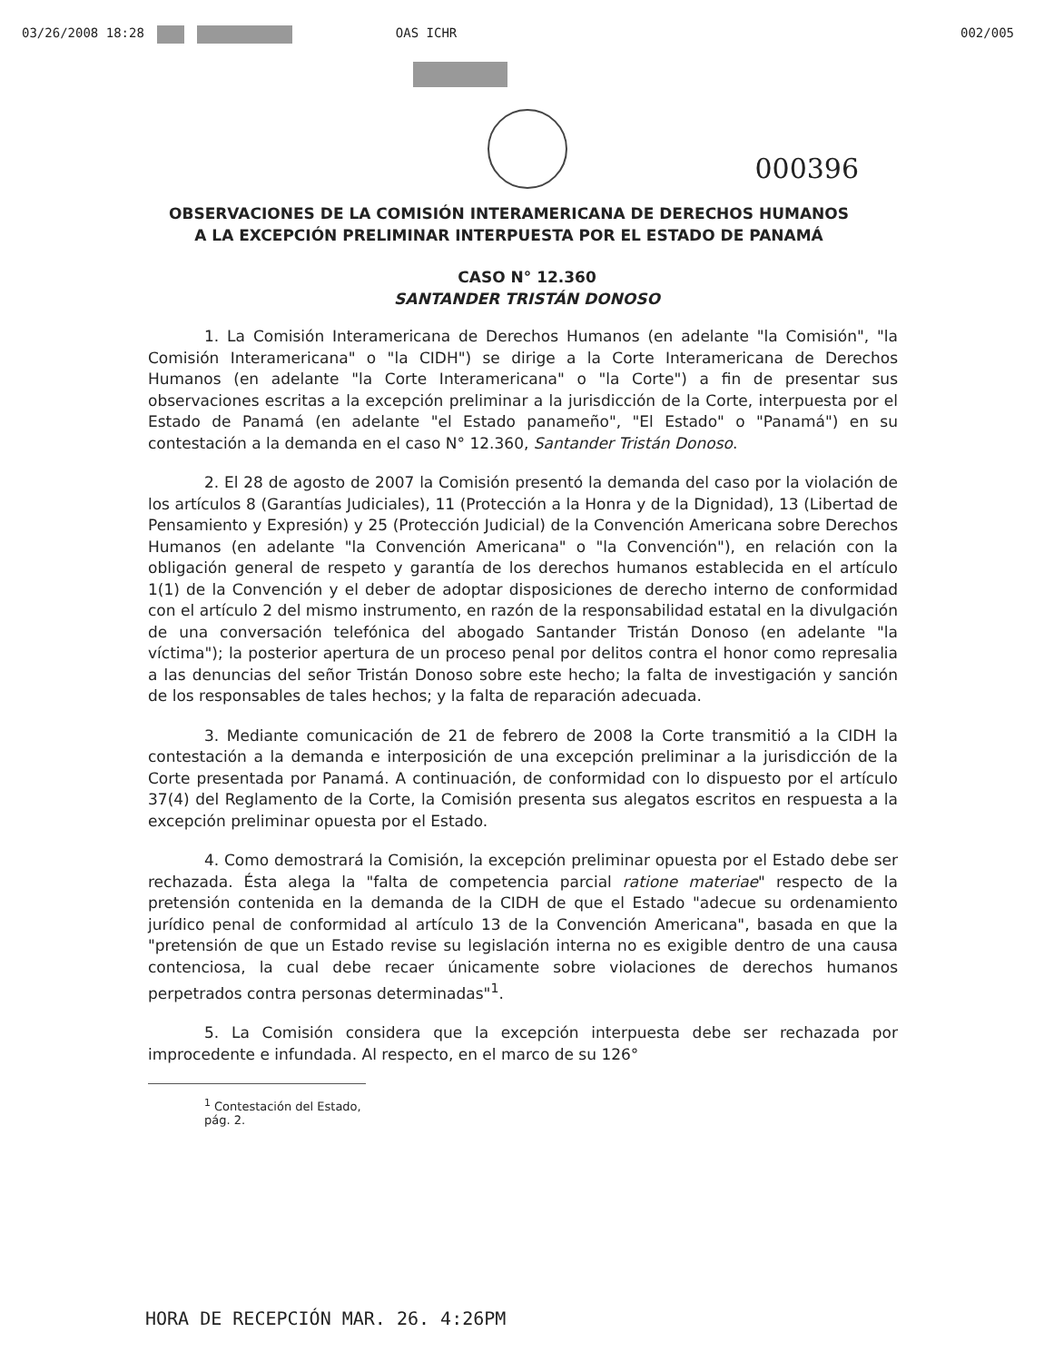03/26/2008 18:28 OAS ICHR 002/005
000396
OBSERVACIONES DE LA COMISIÓN INTERAMERICANA DE DERECHOS HUMANOS
A LA EXCEPCIÓN PRELIMINAR INTERPUESTA POR EL ESTADO DE PANAMÁ
CASO N° 12.360
SANTANDER TRISTÁN DONOSO
1. La Comisión Interamericana de Derechos Humanos (en adelante "la Comisión", "la Comisión Interamericana" o "la CIDH") se dirige a la Corte Interamericana de Derechos Humanos (en adelante "la Corte Interamericana" o "la Corte") a fin de presentar sus observaciones escritas a la excepción preliminar a la jurisdicción de la Corte, interpuesta por el Estado de Panamá (en adelante "el Estado panameño", "El Estado" o "Panamá") en su contestación a la demanda en el caso N° 12.360, Santander Tristán Donoso.
2. El 28 de agosto de 2007 la Comisión presentó la demanda del caso por la violación de los artículos 8 (Garantías Judiciales), 11 (Protección a la Honra y de la Dignidad), 13 (Libertad de Pensamiento y Expresión) y 25 (Protección Judicial) de la Convención Americana sobre Derechos Humanos (en adelante "la Convención Americana" o "la Convención"), en relación con la obligación general de respeto y garantía de los derechos humanos establecida en el artículo 1(1) de la Convención y el deber de adoptar disposiciones de derecho interno de conformidad con el artículo 2 del mismo instrumento, en razón de la responsabilidad estatal en la divulgación de una conversación telefónica del abogado Santander Tristán Donoso (en adelante "la víctima"); la posterior apertura de un proceso penal por delitos contra el honor como represalia a las denuncias del señor Tristán Donoso sobre este hecho; la falta de investigación y sanción de los responsables de tales hechos; y la falta de reparación adecuada.
3. Mediante comunicación de 21 de febrero de 2008 la Corte transmitió a la CIDH la contestación a la demanda e interposición de una excepción preliminar a la jurisdicción de la Corte presentada por Panamá. A continuación, de conformidad con lo dispuesto por el artículo 37(4) del Reglamento de la Corte, la Comisión presenta sus alegatos escritos en respuesta a la excepción preliminar opuesta por el Estado.
4. Como demostrará la Comisión, la excepción preliminar opuesta por el Estado debe ser rechazada. Ésta alega la "falta de competencia parcial ratione materiae" respecto de la pretensión contenida en la demanda de la CIDH de que el Estado "adecue su ordenamiento jurídico penal de conformidad al artículo 13 de la Convención Americana", basada en que la "pretensión de que un Estado revise su legislación interna no es exigible dentro de una causa contenciosa, la cual debe recaer únicamente sobre violaciones de derechos humanos perpetrados contra personas determinadas"<sup>1</sup>.
5. La Comisión considera que la excepción interpuesta debe ser rechazada por improcedente e infundada. Al respecto, en el marco de su 126°
<sup>1</sup> Contestación del Estado, pág. 2.
HORA DE RECEPCIÓN MAR. 26. 4:26PM